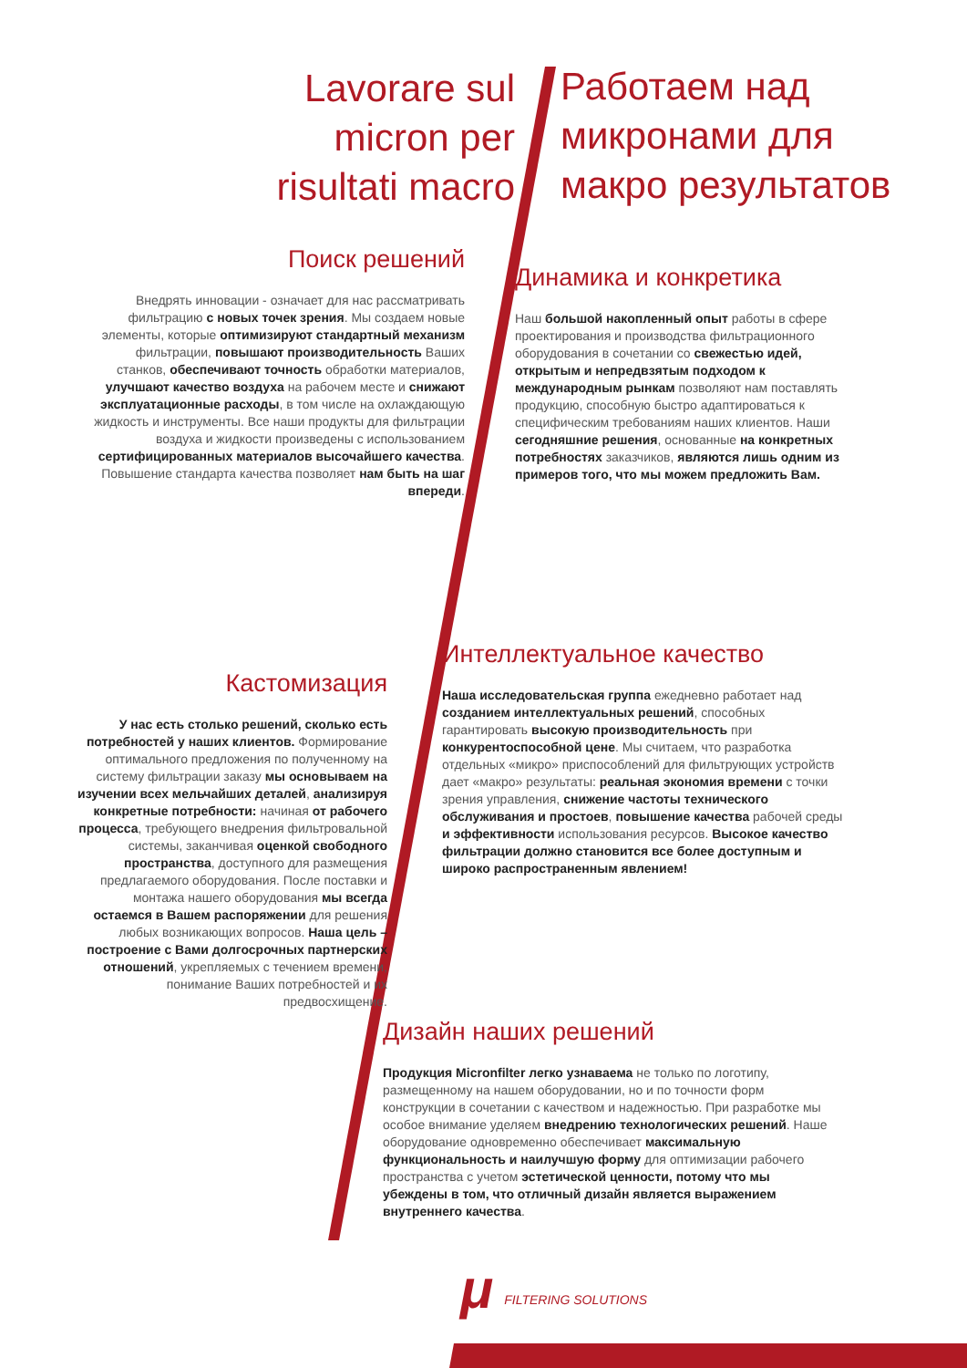Lavorare sul
micron per
risultati macro
Работаем над
микронами для
макро результатов
Поиск решений
Внедрять инновации - означает для нас рассматривать фильтрацию с новых точек зрения. Мы создаем новые элементы, которые оптимизируют стандартный механизм фильтрации, повышают производительность Ваших станков, обеспечивают точность обработки материалов, улучшают качество воздуха на рабочем месте и снижают эксплуатационные расходы, в том числе на охлаждающую жидкость и инструменты. Все наши продукты для фильтрации воздуха и жидкости произведены с использованием сертифицированных материалов высочайшего качества. Повышение стандарта качества позволяет нам быть на шаг впереди.
Динамика и конкретика
Наш большой накопленный опыт работы в сфере проектирования и производства фильтрационного оборудования в сочетании со свежестью идей, открытым и непредвзятым подходом к международным рынкам позволяют нам поставлять продукцию, способную быстро адаптироваться к специфическим требованиям наших клиентов. Наши сегодняшние решения, основанные на конкретных потребностях заказчиков, являются лишь одним из примеров того, что мы можем предложить Вам.
Кастомизация
У нас есть столько решений, сколько есть потребностей у наших клиентов. Формирование оптимального предложения по полученному на систему фильтрации заказу мы основываем на изучении всех мельчайших деталей, анализируя конкретные потребности: начиная от рабочего процесса, требующего внедрения фильтровальной системы, заканчивая оценкой свободного пространства, доступного для размещения предлагаемого оборудования. После поставки и монтажа нашего оборудования мы всегда остаемся в Вашем распоряжении для решения любых возникающих вопросов. Наша цель – построение с Вами долгосрочных партнерских отношений, укрепляемых с течением времени, понимание Ваших потребностей и их предвосхищение.
Интеллектуальное качество
Наша исследовательская группа ежедневно работает над созданием интеллектуальных решений, способных гарантировать высокую производительность при конкурентоспособной цене. Мы считаем, что разработка отдельных «микро» приспособлений для фильтрующих устройств дает «макро» результаты: реальная экономия времени с точки зрения управления, снижение частоты технического обслуживания и простоев, повышение качества рабочей среды и эффективности использования ресурсов. Высокое качество фильтрации должно становится все более доступным и широко распространенным явлением!
Дизайн наших решений
Продукция Micronfilter легко узнаваема не только по логотипу, размещенному на нашем оборудовании, но и по точности форм конструкции в сочетании с качеством и надежностью. При разработке мы особое внимание уделяем внедрению технологических решений. Наше оборудование одновременно обеспечивает максимальную функциональность и наилучшую форму для оптимизации рабочего пространства с учетом эстетической ценности, потому что мы убеждены в том, что отличный дизайн является выражением внутреннего качества.
μ FILTERING SOLUTIONS